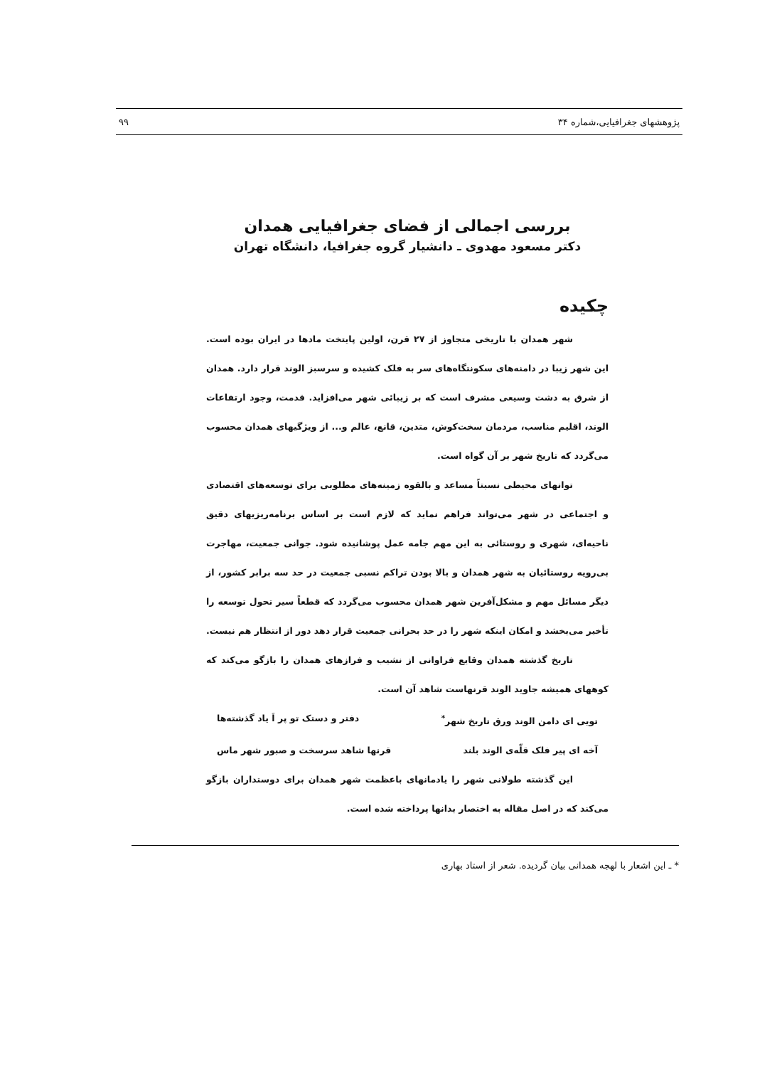پژوهشهای جغرافیایی،شماره ۳۴ ۹۹
بررسی اجمالی از فضای جغرافیایی همدان
دکتر مسعود مهدوی ـ دانشیار گروه جغرافیا، دانشگاه تهران
چکیده
شهر همدان با تاریخی متجاوز از ۲۷ قرن، اولین پایتخت مادها در ایران بوده است. این شهر زیبا در دامنه‌های سکونتگاه‌های سر به فلک کشیده و سرسبز الوند قرار دارد. همدان از شرق به دشت وسیعی مشرف است که بر زیبائی شهر می‌افزاید. قدمت، وجود ارتفاعات الوند، اقلیم مناسب، مردمان سخت‌کوش، متدین، قانع، عالم و... از ویژگیهای همدان محسوب می‌گردد که تاریخ شهر بر آن گواه است.
توانهای محیطی نسبتاً مساعد و بالقوه زمینه‌های مطلوبی برای توسعه‌های اقتصادی و اجتماعی در شهر می‌تواند فراهم نماید که لازم است بر اساس برنامه‌ریزیهای دقیق ناحیه‌ای، شهری و روستائی به این مهم جامه عمل پوشانیده شود. جوانی جمعیت، مهاجرت بی‌رویه روستائیان به شهر همدان و بالا بودن تراکم نسبی جمعیت در حد سه برابر کشور، از دیگر مسائل مهم و مشکل‌آفرین شهر همدان محسوب می‌گردد که قطعاً سیر تحول توسعه را تأخیر می‌بخشد و امکان اینکه شهر را در حد بحرانی جمعیت قرار دهد دور از انتظار هم نیست.
تاریخ گذشته همدان وقایع فراوانی از نشیب و فرازهای همدان را بازگو می‌کند که کوههای همیشه جاوید الوند قرنهاست شاهد آن است.
تویی ای دامن الوند ورق تاریخ شهر<sup>*</sup> دفتر و دستک تو پر اَ یاد گذشته‌ها
آخه ای پیر فلک قلّه‌ی الوند بلند قرنها شاهد سرسخت و صبور شهر ماس
این گذشته طولانی شهر را یادمانهای باعظمت شهر همدان برای دوستداران بازگو می‌کند که در اصل مقاله به اختصار بدانها پرداخته شده است.
* ـ این اشعار با لهجه همدانی بیان گردیده. شعر از استاد بهاری